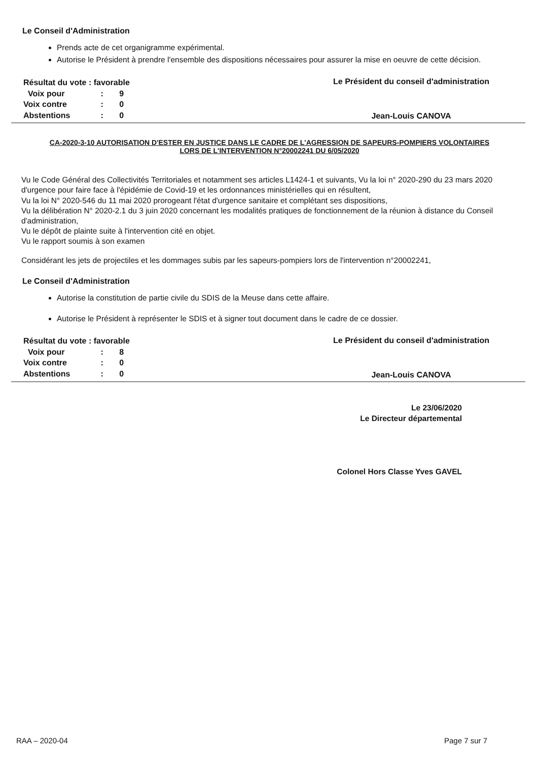Le Conseil d'Administration
Prends acte de cet organigramme expérimental.
Autorise le Président à prendre l'ensemble des dispositions nécessaires pour assurer la mise en oeuvre de cette décision.
| Résultat du vote : favorable | | |
| Voix pour | : | 9 |
| Voix contre | : | 0 |
| Abstentions | : | 0 |
Le Président du conseil d'administration
Jean-Louis CANOVA
CA-2020-3-10 AUTORISATION D'ESTER EN JUSTICE DANS LE CADRE DE L'AGRESSION DE SAPEURS-POMPIERS VOLONTAIRES LORS DE L'INTERVENTION N°20002241 DU 6/05/2020
Vu le Code Général des Collectivités Territoriales et notamment ses articles L1424-1 et suivants, Vu la loi n° 2020-290 du 23 mars 2020 d'urgence pour faire face à l'épidémie de Covid-19 et les ordonnances ministérielles qui en résultent,
Vu la loi N° 2020-546 du 11 mai 2020 prorogeant l'état d'urgence sanitaire et complétant ses dispositions,
Vu la délibération N° 2020-2.1 du 3 juin 2020 concernant les modalités pratiques de fonctionnement de la réunion à distance du Conseil d'administration,
Vu le dépôt de plainte suite à l'intervention cité en objet.
Vu le rapport soumis à son examen
Considérant les jets de projectiles et les dommages subis par les sapeurs-pompiers lors de l'intervention n°20002241,
Le Conseil d'Administration
Autorise la constitution de partie civile du SDIS de la Meuse dans cette affaire.
Autorise le Président à représenter le SDIS et à signer tout document dans le cadre de ce dossier.
| Résultat du vote : favorable | | |
| Voix pour | : | 8 |
| Voix contre | : | 0 |
| Abstentions | : | 0 |
Le Président du conseil d'administration
Jean-Louis CANOVA
Le 23/06/2020
Le Directeur départemental
Colonel Hors Classe Yves GAVEL
RAA – 2020-04 Page 7 sur 7